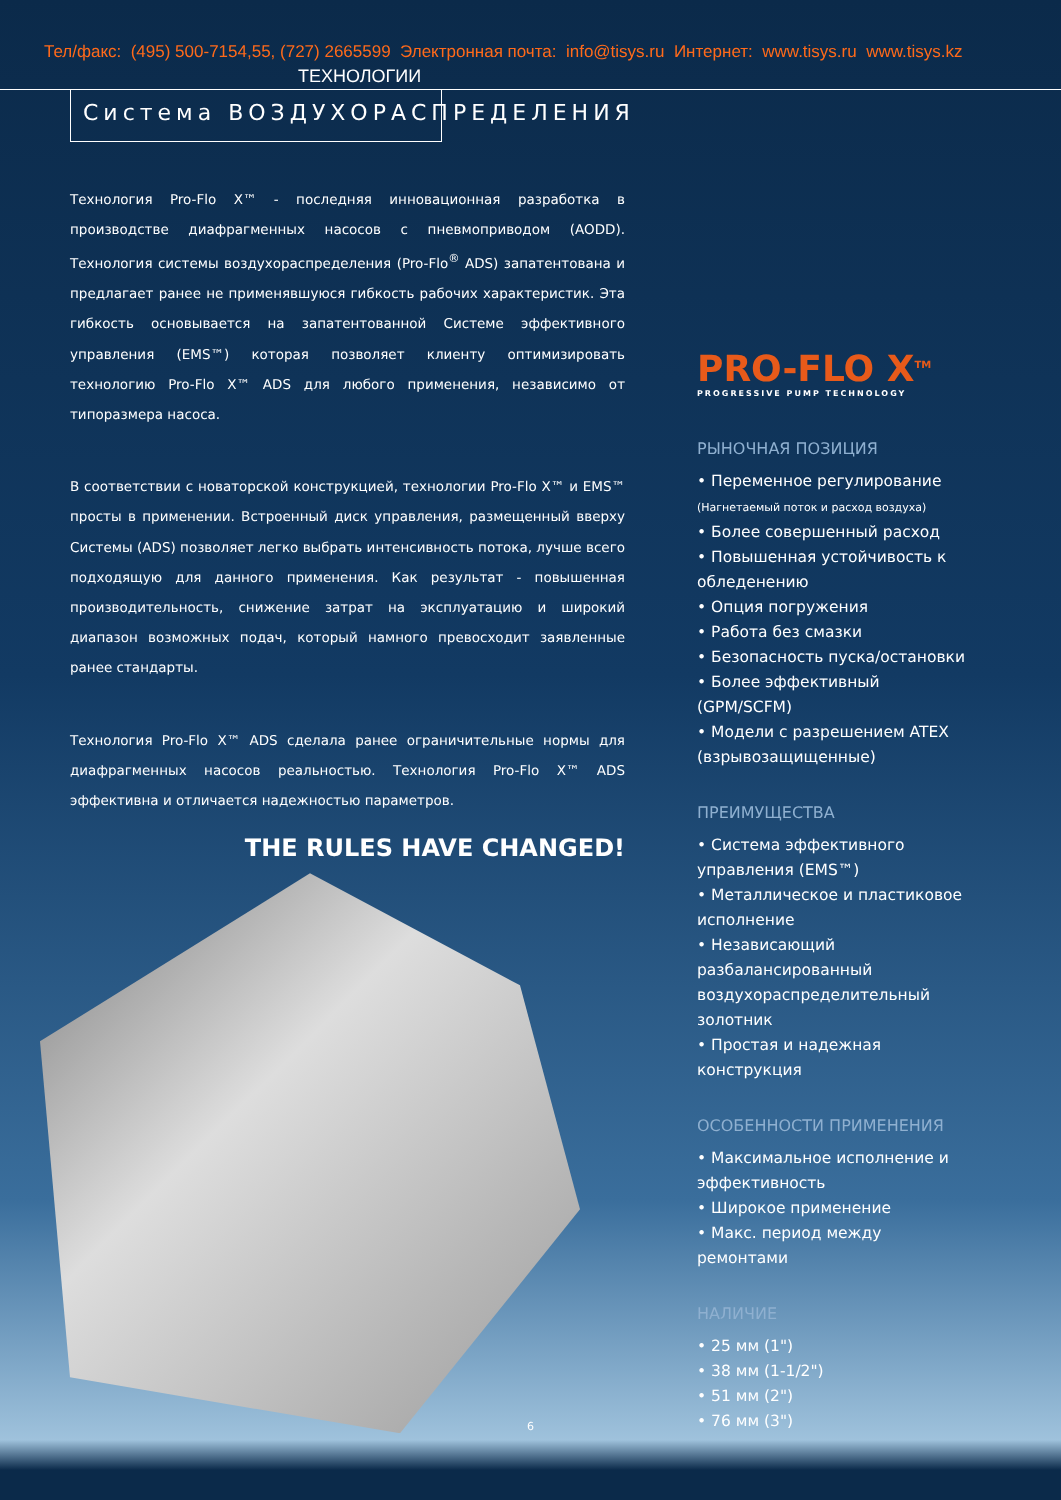Тел/факс: (495) 500-7154,55, (727) 2665599 Электронная почта: info@tisys.ru Интернет: www.tisys.ru www.tisys.kz
ТЕХНОЛОГИИ
Система ВОЗДУХОРАСПРЕДЕЛЕНИЯ
Технология Pro-Flo X™ - последняя инновационная разработка в производстве диафрагменных насосов с пневмоприводом (AODD). Технология системы воздухораспределения (Pro-Flo<sup>®</sup> ADS) запатентована и предлагает ранее не применявшуюся гибкость рабочих характеристик. Эта гибкость основывается на запатентованной Системе эффективного управления (EMS™) которая позволяет клиенту оптимизировать технологию Pro-Flo X™ ADS для любого применения, независимо от типоразмера насоса.
В соответствии с новаторской конструкцией, технологии Pro-Flo X™ и EMS™ просты в применении. Встроенный диск управления, размещенный вверху Системы (ADS) позволяет легко выбрать интенсивность потока, лучше всего подходящую для данного применения. Как результат - повышенная производительность, снижение затрат на эксплуатацию и широкий диапазон возможных подач, который намного превосходит заявленные ранее стандарты.
Технология Pro-Flo X™ ADS сделала ранее ограничительные нормы для диафрагменных насосов реальностью. Технология Pro-Flo X™ ADS эффективна и отличается надежностью параметров.
THE RULES HAVE CHANGED!
PRO-FLO X<sup>TM</sup>
PROGRESSIVE PUMP TECHNOLOGY
РЫНОЧНАЯ ПОЗИЦИЯ
• Переменное регулирование
(Нагнетаемый поток и расход воздуха)
• Более совершенный расход
• Повышенная устойчивость к обледенению
• Опция погружения
• Работа без смазки
• Безопасность пуска/остановки
• Более эффективный (GPM/SCFM)
• Модели с разрешением ATEX (взрывозащищенные)
ПРЕИМУЩЕСТВА
• Система эффективного управления (EMS™)
• Металлическое и пластиковое исполнение
• Независающий разбалансированный воздухораспределительный золотник
• Простая и надежная конструкция
ОСОБЕННОСТИ ПРИМЕНЕНИЯ
• Максимальное исполнение и эффективность
• Широкое применение
• Макс. период между ремонтами
НАЛИЧИЕ
• 25 мм (1")
• 38 мм (1-1/2")
• 51 мм (2")
• 76 мм (3")
6